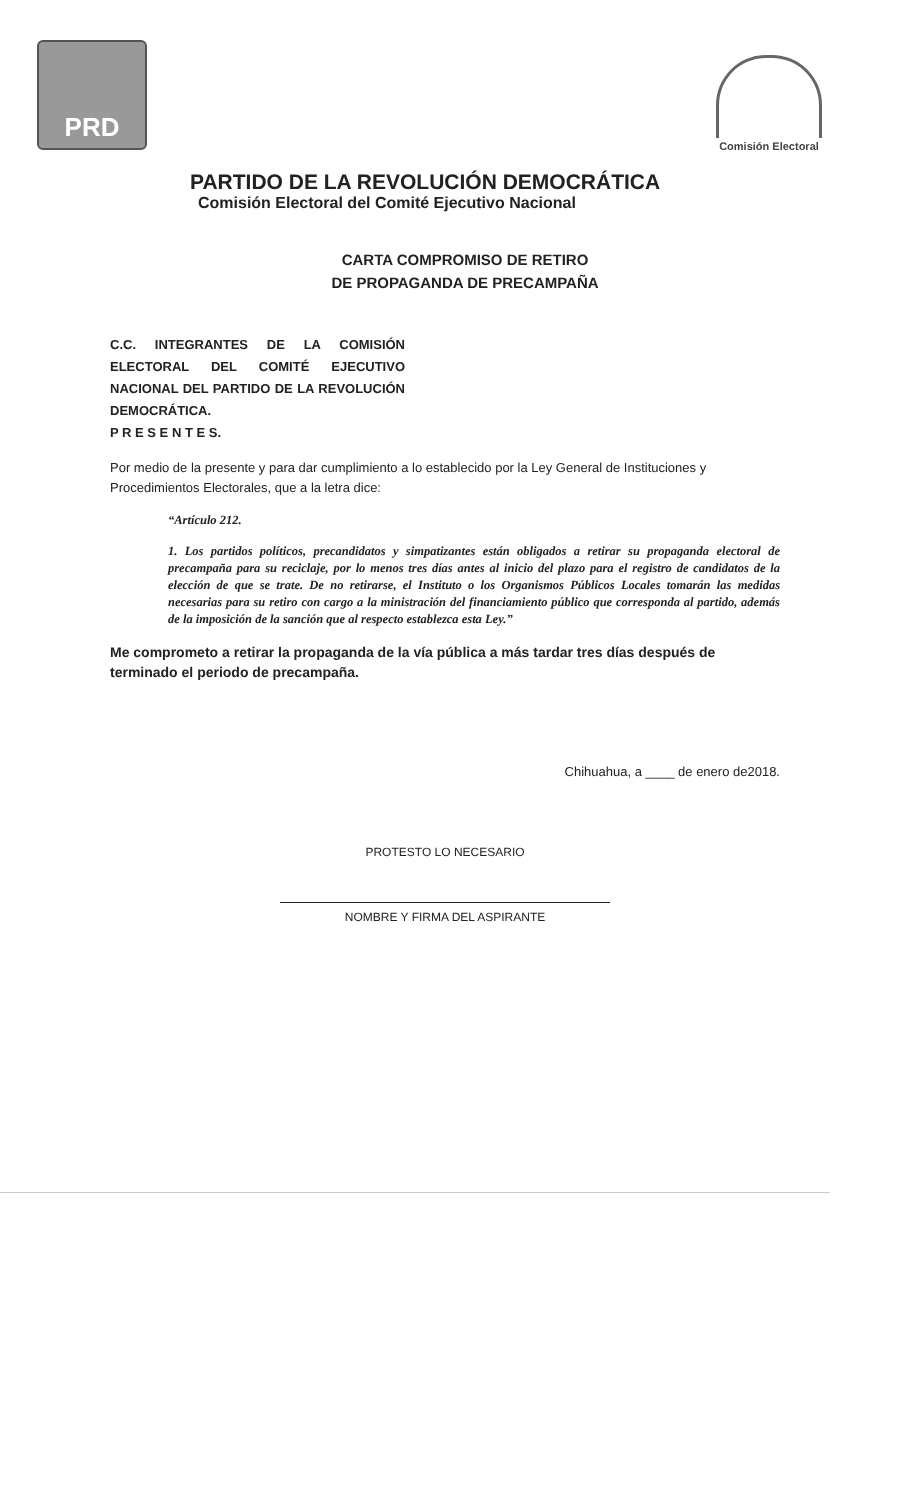PRD
Comisión Electoral
PARTIDO DE LA REVOLUCIÓN DEMOCRÁTICA
Comisión Electoral del Comité Ejecutivo Nacional
CARTA COMPROMISO DE RETIRO
DE PROPAGANDA DE PRECAMPAÑA
C.C. INTEGRANTES DE LA COMISIÓN ELECTORAL DEL COMITÉ EJECUTIVO NACIONAL DEL PARTIDO DE LA REVOLUCIÓN DEMOCRÁTICA.
P R E S E N T E S.
Por medio de la presente y para dar cumplimiento a lo establecido por la Ley General de Instituciones y Procedimientos Electorales, que a la letra dice:
“Artículo 212.
1. Los partidos políticos, precandidatos y simpatizantes están obligados a retirar su propaganda electoral de precampaña para su reciclaje, por lo menos tres días antes al inicio del plazo para el registro de candidatos de la elección de que se trate. De no retirarse, el Instituto o los Organismos Públicos Locales tomarán las medidas necesarias para su retiro con cargo a la ministración del financiamiento público que corresponda al partido, además de la imposición de la sanción que al respecto establezca esta Ley.”
Me comprometo a retirar la propaganda de la vía pública a más tardar tres días después de terminado el periodo de precampaña.
Chihuahua, a ____ de enero de2018.
PROTESTO LO NECESARIO
NOMBRE Y FIRMA DEL ASPIRANTE